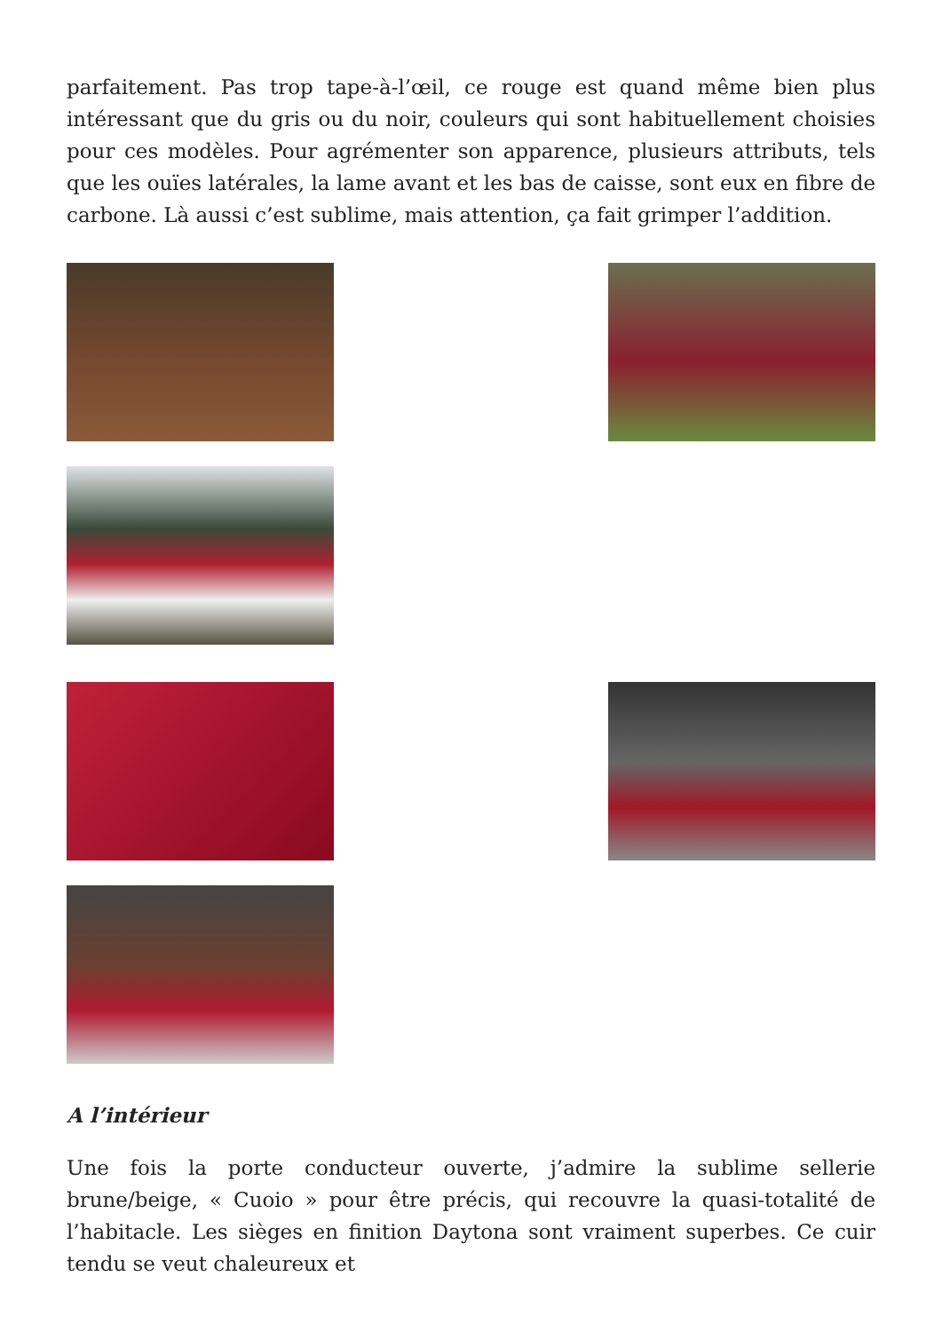parfaitement. Pas trop tape-à-l’œil, ce rouge est quand même bien plus intéressant que du gris ou du noir, couleurs qui sont habituellement choisies pour ces modèles. Pour agrémenter son apparence, plusieurs attributs, tels que les ouïes latérales, la lame avant et les bas de caisse, sont eux en fibre de carbone. Là aussi c’est sublime, mais attention, ça fait grimper l’addition.
A l’intérieur
Une fois la porte conducteur ouverte, j’admire la sublime sellerie brune/beige, « Cuoio » pour être précis, qui recouvre la quasi-totalité de l’habitacle. Les sièges en finition Daytona sont vraiment superbes. Ce cuir tendu se veut chaleureux et